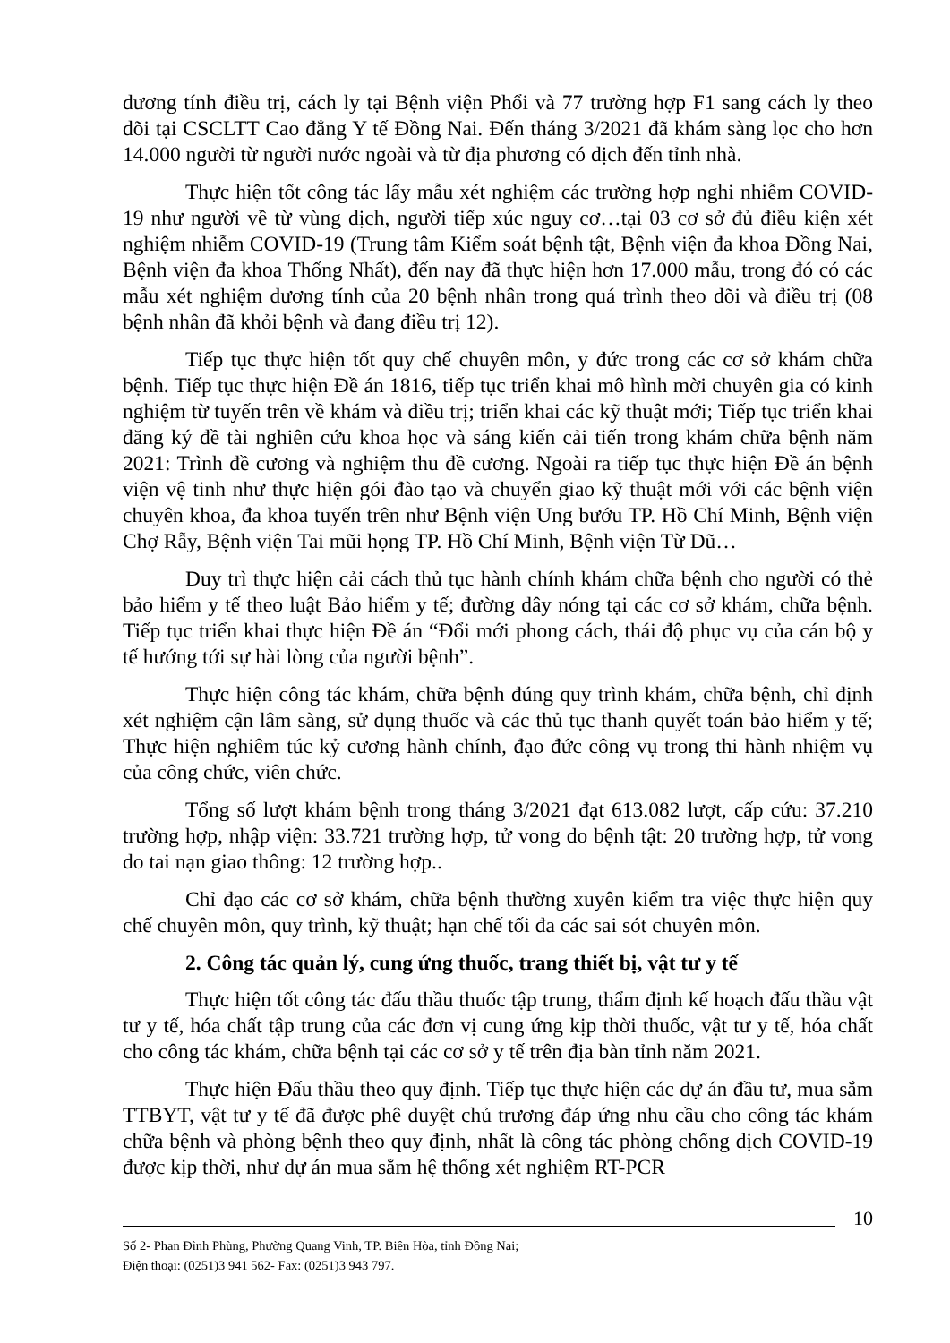dương tính điều trị, cách ly tại Bệnh viện Phổi và 77 trường hợp F1 sang cách ly theo dõi tại CSCLTT Cao đẳng Y tế Đồng Nai. Đến tháng 3/2021 đã khám sàng lọc cho hơn 14.000 người từ người nước ngoài và từ địa phương có dịch đến tỉnh nhà.
Thực hiện tốt công tác lấy mẫu xét nghiệm các trường hợp nghi nhiễm COVID-19 như người về từ vùng dịch, người tiếp xúc nguy cơ…tại 03 cơ sở đủ điều kiện xét nghiệm nhiễm COVID-19 (Trung tâm Kiểm soát bệnh tật, Bệnh viện đa khoa Đồng Nai, Bệnh viện đa khoa Thống Nhất), đến nay đã thực hiện hơn 17.000 mẫu, trong đó có các mẫu xét nghiệm dương tính của 20 bệnh nhân trong quá trình theo dõi và điều trị (08 bệnh nhân đã khỏi bệnh và đang điều trị 12).
Tiếp tục thực hiện tốt quy chế chuyên môn, y đức trong các cơ sở khám chữa bệnh. Tiếp tục thực hiện Đề án 1816, tiếp tục triển khai mô hình mời chuyên gia có kinh nghiệm từ tuyến trên về khám và điều trị; triển khai các kỹ thuật mới; Tiếp tục triển khai đăng ký đề tài nghiên cứu khoa học và sáng kiến cải tiến trong khám chữa bệnh năm 2021: Trình đề cương và nghiệm thu đề cương. Ngoài ra tiếp tục thực hiện Đề án bệnh viện vệ tinh như thực hiện gói đào tạo và chuyển giao kỹ thuật mới với các bệnh viện chuyên khoa, đa khoa tuyến trên như Bệnh viện Ung bướu TP. Hồ Chí Minh, Bệnh viện Chợ Rẫy, Bệnh viện Tai mũi họng TP. Hồ Chí Minh, Bệnh viện Từ Dũ…
Duy trì thực hiện cải cách thủ tục hành chính khám chữa bệnh cho người có thẻ bảo hiểm y tế theo luật Bảo hiểm y tế; đường dây nóng tại các cơ sở khám, chữa bệnh. Tiếp tục triển khai thực hiện Đề án “Đổi mới phong cách, thái độ phục vụ của cán bộ y tế hướng tới sự hài lòng của người bệnh”.
Thực hiện công tác khám, chữa bệnh đúng quy trình khám, chữa bệnh, chỉ định xét nghiệm cận lâm sàng, sử dụng thuốc và các thủ tục thanh quyết toán bảo hiểm y tế; Thực hiện nghiêm túc kỷ cương hành chính, đạo đức công vụ trong thi hành nhiệm vụ của công chức, viên chức.
Tổng số lượt khám bệnh trong tháng 3/2021 đạt 613.082 lượt, cấp cứu: 37.210 trường hợp, nhập viện: 33.721 trường hợp, tử vong do bệnh tật: 20 trường hợp, tử vong do tai nạn giao thông: 12 trường hợp..
Chỉ đạo các cơ sở khám, chữa bệnh thường xuyên kiểm tra việc thực hiện quy chế chuyên môn, quy trình, kỹ thuật; hạn chế tối đa các sai sót chuyên môn.
2. Công tác quản lý, cung ứng thuốc, trang thiết bị, vật tư y tế
Thực hiện tốt công tác đấu thầu thuốc tập trung, thẩm định kế hoạch đấu thầu vật tư y tế, hóa chất tập trung của các đơn vị cung ứng kịp thời thuốc, vật tư y tế, hóa chất cho công tác khám, chữa bệnh tại các cơ sở y tế trên địa bàn tỉnh năm 2021.
Thực hiện Đấu thầu theo quy định. Tiếp tục thực hiện các dự án đầu tư, mua sắm TTBYT, vật tư y tế đã được phê duyệt chủ trương đáp ứng nhu cầu cho công tác khám chữa bệnh và phòng bệnh theo quy định, nhất là công tác phòng chống dịch COVID-19 được kịp thời, như dự án mua sắm hệ thống xét nghiệm RT-PCR
10
Số 2- Phan Đình Phùng, Phường Quang Vinh, TP. Biên Hòa, tỉnh Đồng Nai;
Điện thoại: (0251)3 941 562- Fax: (0251)3 943 797.